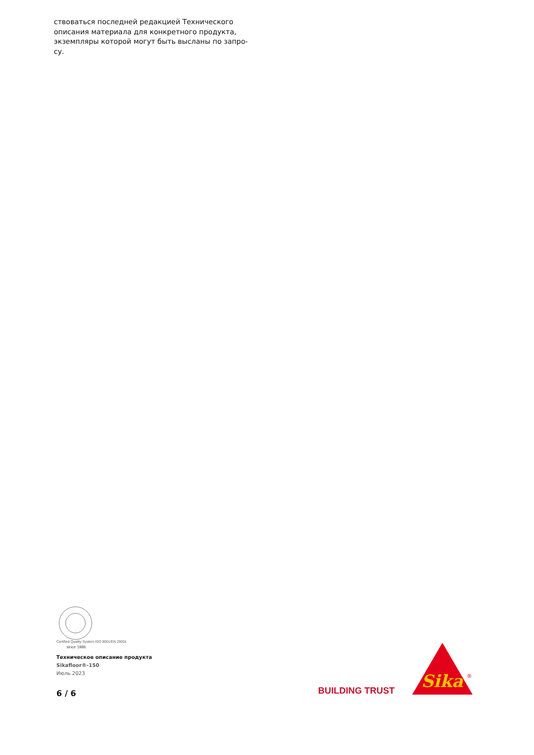ствоваться последней редакцией Технического описания материала для конкретного продукта, экземпляры которой могут быть высланы по запро-су.
Certified Quality System ISO 9001/EN 29001
since 1986
Техническое описание продукта
Sikafloor®-150
Июль 2023
6 / 6
BUILDING TRUST
Sika
®